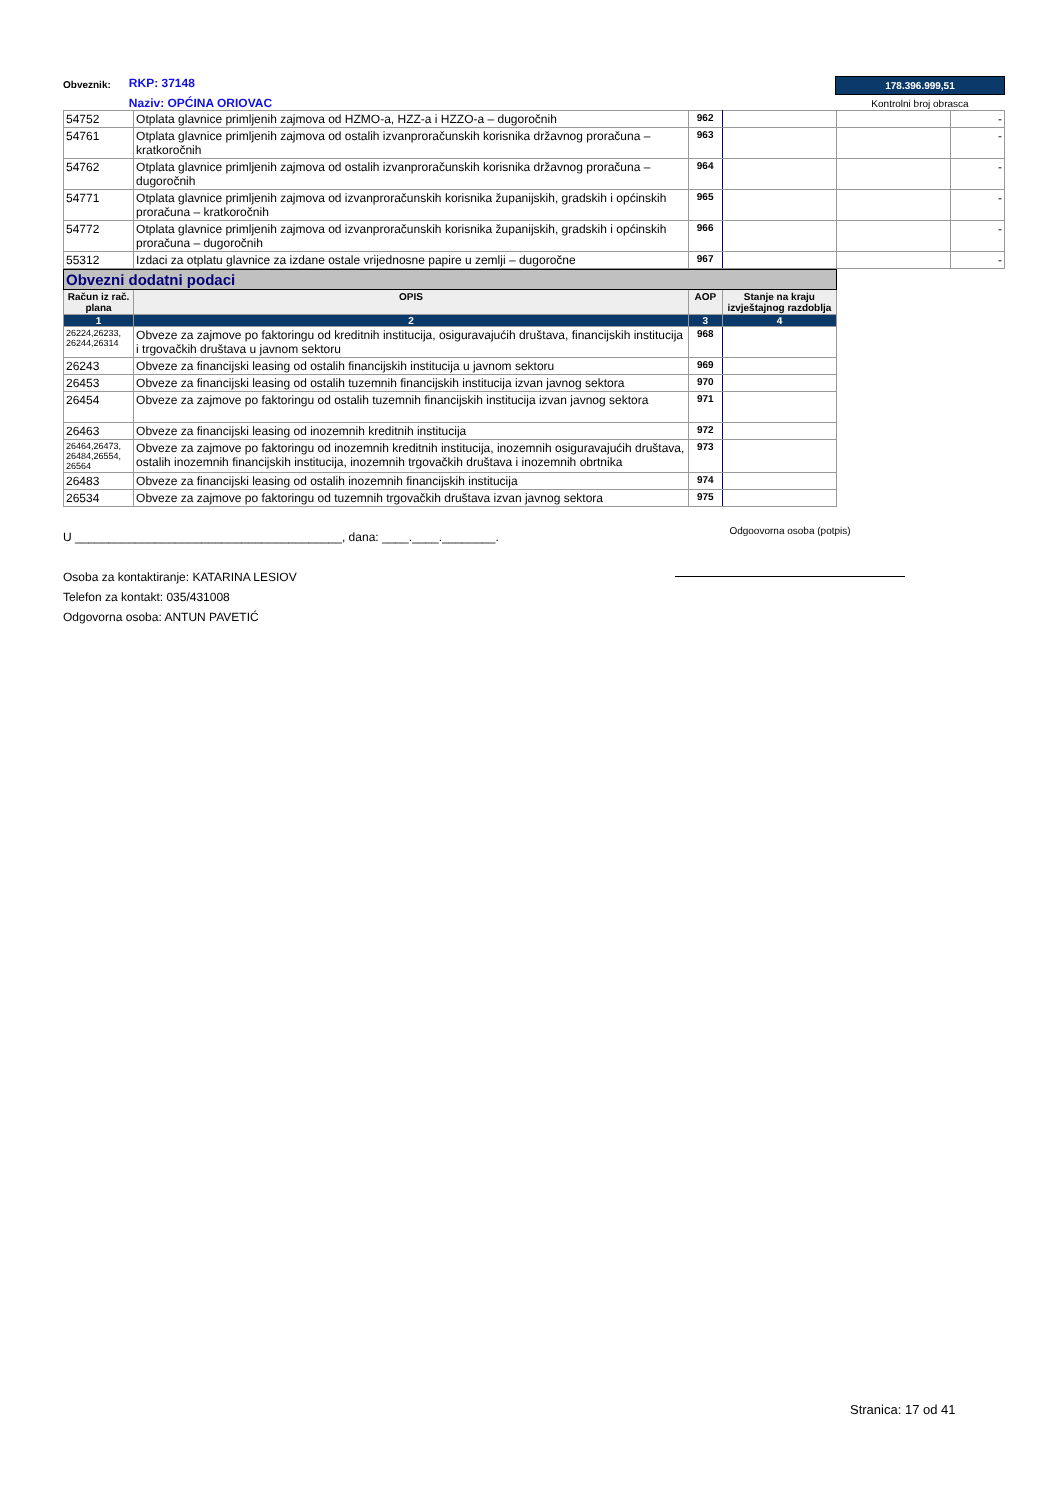Obveznik:
RKP: 37148
Naziv: OPĆINA ORIOVAC
178.396.999,51
Kontrolni broj obrasca
| 54752 | Otplata glavnice primljenih zajmova od HZMO-a, HZZ-a i HZZO-a – dugoročnih | 962 | | | - |
| 54761 | Otplata glavnice primljenih zajmova od ostalih izvanproračunskih korisnika državnog proračuna – kratkoročnih | 963 | | | - |
| 54762 | Otplata glavnice primljenih zajmova od ostalih izvanproračunskih korisnika državnog proračuna – dugoročnih | 964 | | | - |
| 54771 | Otplata glavnice primljenih zajmova od izvanproračunskih korisnika županijskih, gradskih i općinskih proračuna – kratkoročnih | 965 | | | - |
| 54772 | Otplata glavnice primljenih zajmova od izvanproračunskih korisnika županijskih, gradskih i općinskih proračuna – dugoročnih | 966 | | | - |
| 55312 | Izdaci za otplatu glavnice za izdane ostale vrijednosne papire u zemlji – dugoročne | 967 | | | - |
| Obvezni dodatni podaci | | | |
| Račun iz rač. plana | OPIS | AOP | Stanje na kraju izvještajnog razdoblja |
| 1 | 2 | 3 | 4 |
| 26224,26233, 26244,26314 | Obveze za zajmove po faktoringu od kreditnih institucija, osiguravajućih društava, financijskih institucija i trgovačkih društava u javnom sektoru | 968 | |
| 26243 | Obveze za financijski leasing od ostalih financijskih institucija u javnom sektoru | 969 | |
| 26453 | Obveze za financijski leasing od ostalih tuzemnih financijskih institucija izvan javnog sektora | 970 | |
| 26454 | Obveze za zajmove po faktoringu od ostalih tuzemnih financijskih institucija izvan javnog sektora | 971 | |
| 26463 | Obveze za financijski leasing od inozemnih kreditnih institucija | 972 | |
| 26464,26473, 26484,26554, 26564 | Obveze za zajmove po faktoringu od inozemnih kreditnih institucija, inozemnih osiguravajućih društava, ostalih inozemnih financijskih institucija, inozemnih trgovačkih društava i inozemnih obrtnika | 973 | |
| 26483 | Obveze za financijski leasing od ostalih inozemnih financijskih institucija | 974 | |
| 26534 | Obveze za zajmove po faktoringu od tuzemnih trgovačkih društava izvan javnog sektora | 975 | |
U ________________________________________, dana: ____.____.________.
Osoba za kontaktiranje: KATARINA LESIOV
Telefon za kontakt: 035/431008
Odgovorna osoba: ANTUN PAVETIĆ
Odgoovorna osoba (potpis)
Stranica: 17 od 41